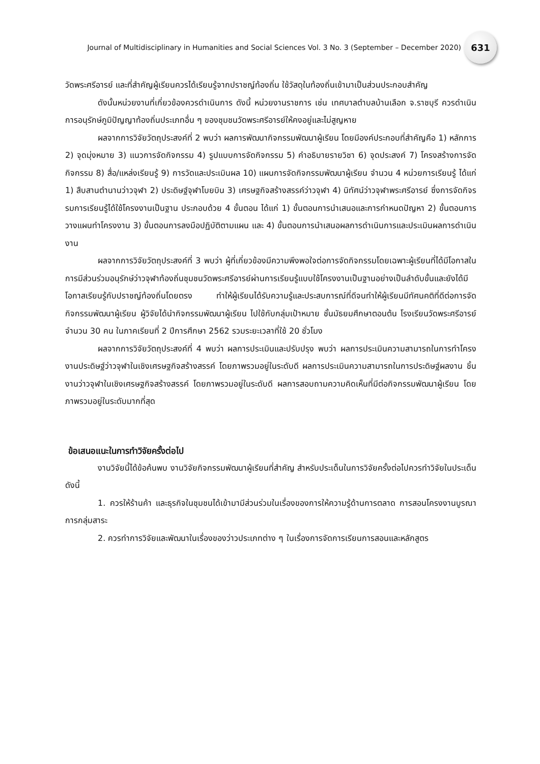Journal of Multidisciplinary in Humanities and Social Sciences Vol. 3 No. 3 (September – December 2020)
631
วัดพระศรีอารย์ และที่สำคัญผู้เรียนควรได้เรียนรู้จากปราชญ์ท้องถิ่น ใช้วัสดุในท้องถิ่นเข้ามาเป็นส่วนประกอบสำคัญ
ดังนั้นหน่วยงานที่เกี่ยวข้องควรดำเนินการ ดังนี้ หน่วยงานราชการ เช่น เทศบาลตำบลบ้านเลือก จ.ราชบุรี ควรดำเนินการอนุรักษ์ภูมิปัญญาท้องถิ่นประเภทอื่น ๆ ของชุมชนวัดพระศรีอารย์ให้คงอยู่และไม่สูญหาย
ผลจากการวิจัยวัตถุประสงค์ที่ 2 พบว่า ผลการพัฒนากิจกรรมพัฒนาผู้เรียน โดยมีองค์ประกอบที่สำคัญคือ 1) หลักการ 2) จุดมุ่งหมาย 3) แนวการจัดกิจกรรม 4) รูปแบบการจัดกิจกรรม 5) คำอธิบายรายวิชา 6) จุดประสงค์ 7) โครงสร้างการจัดกิจกรรม 8) สื่อ/แหล่งเรียนรู้ 9) การวัดและประเมินผล 10) แผนการจัดกิจกรรมพัฒนาผู้เรียน จำนวน 4 หน่วยการเรียนรู้ ได้แก่ 1) สืบสานตำนานว่าวจุฬา 2) ประดิษฐ์จุฬาโบยบิน 3) เศรษฐกิจสร้างสรรค์ว่าวจุฬา 4) นิทัศน์ว่าวจุฬาพระศรีอารย์ ซึ่งการจัดกิจรรมการเรียนรู้ได้ใช้โครงงานเป็นฐาน ประกอบด้วย 4 ขั้นตอน ได้แก่ 1) ขั้นตอนการนำเสนอและการกำหนดปัญหา 2) ขั้นตอนการวางแผนทำโครงงาน 3) ขั้นตอนการลงมือปฏิบัติตามแผน และ 4) ขั้นตอนการนำเสนอผลการดำเนินการและประเมินผลการดำเนินงาน
ผลจากการวิจัยวัตถุประสงค์ที่ 3 พบว่า ผู้ที่เกี่ยวข้องมีความพึงพอใจต่อการจัดกิจกรรมโดยเฉพาะผู้เรียนที่ได้มีโอกาสในการมีส่วนร่วมอนุรักษ์ว่าวจุฬาท้องถิ่นชุมชนวัดพระศรีอารย์ผ่านการเรียนรู้แบบใช้โครงงานเป็นฐานอย่างเป็นลำดับขั้นและยังได้มีโอกาสเรียนรู้กับปราชญ์ท้องถิ่นโดยตรง ทำให้ผู้เรียนได้รับความรู้และประสบการณ์ที่ดีจนทำให้ผู้เรียนมีทัศนคติที่ดีต่อการจัดกิจกรรมพัฒนาผู้เรียน ผู้วิจัยได้นำกิจกรรมพัฒนาผู้เรียน ไปใช้กับกลุ่มเป้าหมาย ชั้นมัธยมศึกษาตอนต้น โรงเรียนวัดพระศรีอารย์ จำนวน 30 คน ในภาคเรียนที่ 2 ปีการศึกษา 2562 รวมระยะเวลาที่ใช้ 20 ชั่วโมง
ผลจากการวิจัยวัตถุประสงค์ที่ 4 พบว่า ผลการประเมินและปรับปรุง พบว่า ผลการประเมินความสามารถในการทำโครงงานประดิษฐ์ว่าวจุฬาในเชิงเศรษฐกิจสร้างสรรค์ โดยภาพรวมอยู่ในระดับดี ผลการประเมินความสามารถในการประดิษฐ์ผลงาน ชิ้นงานว่าวจุฬาในเชิงเศรษฐกิจสร้างสรรค์ โดยภาพรวมอยู่ในระดับดี ผลการสอบถามความคิดเห็นที่มีต่อกิจกรรมพัฒนาผู้เรียน โดยภาพรวมอยู่ในระดับมากที่สุด
ข้อเสนอแนะในการทำวิจัยครั้งต่อไป
งานวิจัยนี้ได้ข้อค้นพบ งานวิจัยกิจกรรมพัฒนาผู้เรียนที่สำคัญ สำหรับประเด็นในการวิจัยครั้งต่อไปควรทำวิจัยในประเด็น ดังนี้
1. ควรให้ร้านค้า และธุรกิจในชุมชนได้เข้ามามีส่วนร่วมในเรื่องของการให้ความรู้ด้านการตลาด การสอนโครงงานบูรณาการกลุ่มสาระ
2. ควรทำการวิจัยและพัฒนาในเรื่องของว่าวประเภทต่าง ๆ ในเรื่องการจัดการเรียนการสอนและหลักสูตร